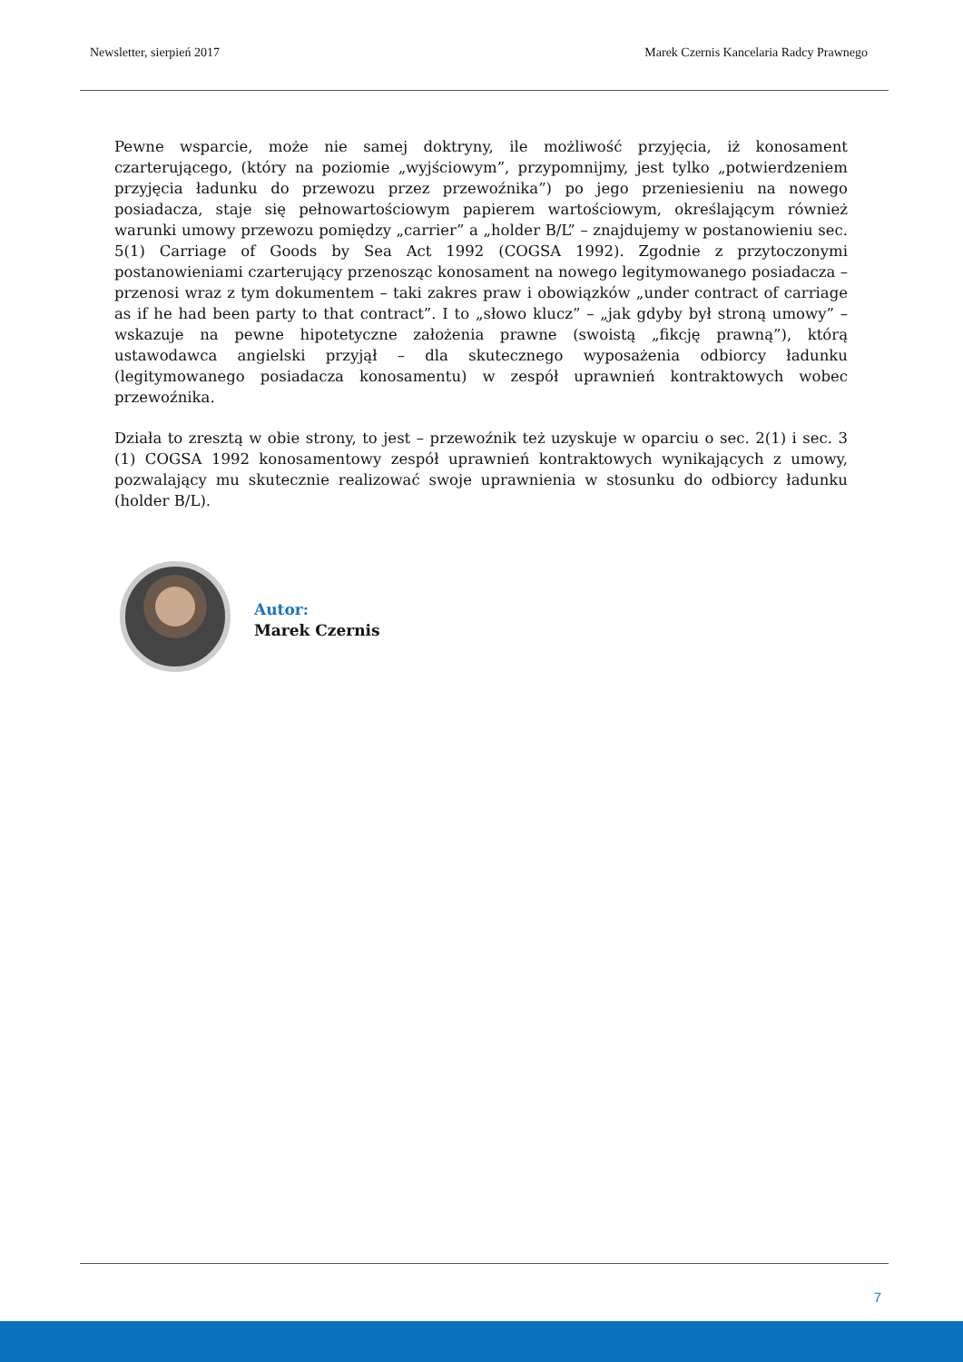Newsletter, sierpień 2017 Marek Czernis Kancelaria Radcy Prawnego
Pewne wsparcie, może nie samej doktryny, ile możliwość przyjęcia, iż konosament czarterującego, (który na poziomie „wyjściowym”, przypomnijmy, jest tylko „potwierdzeniem przyjęcia ładunku do przewozu przez przewoźnika”) po jego przeniesieniu na nowego posiadacza, staje się pełnowartościowym papierem wartościowym, określającym również warunki umowy przewozu pomiędzy „carrier” a „holder B/L” – znajdujemy w postanowieniu sec. 5(1) Carriage of Goods by Sea Act 1992 (COGSA 1992). Zgodnie z przytoczonymi postanowieniami czarterujący przenosząc konosament na nowego legitymowanego posiadacza – przenosi wraz z tym dokumentem – taki zakres praw i obowiązków „under contract of carriage as if he had been party to that contract”. I to „słowo klucz” – „jak gdyby był stroną umowy” – wskazuje na pewne hipotetyczne założenia prawne (swoistą „fikcję prawną”), którą ustawodawca angielski przyjął – dla skutecznego wyposażenia odbiorcy ładunku (legitymowanego posiadacza konosamentu) w zespół uprawnień kontraktowych wobec przewoźnika.
Działa to zresztą w obie strony, to jest – przewoźnik też uzyskuje w oparciu o sec. 2(1) i sec. 3 (1) COGSA 1992 konosamentowy zespół uprawnień kontraktowych wynikających z umowy, pozwalający mu skutecznie realizować swoje uprawnienia w stosunku do odbiorcy ładunku (holder B/L).
Autor:
Marek Czernis
7